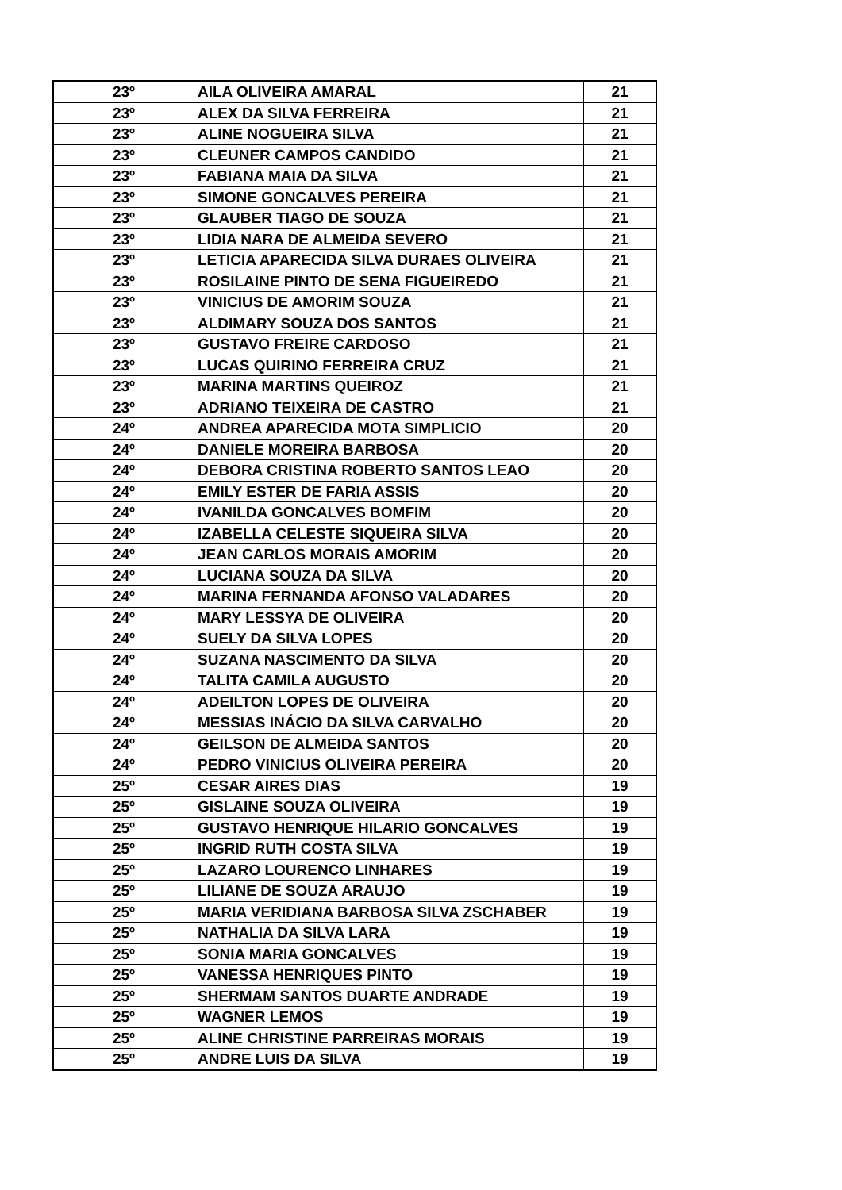| 23º | AILA OLIVEIRA AMARAL | 21 |
| 23º | ALEX DA SILVA FERREIRA | 21 |
| 23º | ALINE NOGUEIRA SILVA | 21 |
| 23º | CLEUNER CAMPOS CANDIDO | 21 |
| 23º | FABIANA MAIA DA SILVA | 21 |
| 23º | SIMONE GONCALVES PEREIRA | 21 |
| 23º | GLAUBER TIAGO DE SOUZA | 21 |
| 23º | LIDIA NARA DE ALMEIDA SEVERO | 21 |
| 23º | LETICIA APARECIDA SILVA DURAES OLIVEIRA | 21 |
| 23º | ROSILAINE PINTO DE SENA FIGUEIREDO | 21 |
| 23º | VINICIUS DE AMORIM SOUZA | 21 |
| 23º | ALDIMARY SOUZA DOS SANTOS | 21 |
| 23º | GUSTAVO FREIRE CARDOSO | 21 |
| 23º | LUCAS QUIRINO FERREIRA CRUZ | 21 |
| 23º | MARINA MARTINS QUEIROZ | 21 |
| 23º | ADRIANO TEIXEIRA DE CASTRO | 21 |
| 24º | ANDREA APARECIDA MOTA SIMPLICIO | 20 |
| 24º | DANIELE MOREIRA BARBOSA | 20 |
| 24º | DEBORA CRISTINA ROBERTO SANTOS LEAO | 20 |
| 24º | EMILY ESTER DE FARIA ASSIS | 20 |
| 24º | IVANILDA GONCALVES BOMFIM | 20 |
| 24º | IZABELLA CELESTE SIQUEIRA SILVA | 20 |
| 24º | JEAN CARLOS MORAIS AMORIM | 20 |
| 24º | LUCIANA SOUZA DA SILVA | 20 |
| 24º | MARINA FERNANDA AFONSO VALADARES | 20 |
| 24º | MARY LESSYA DE OLIVEIRA | 20 |
| 24º | SUELY DA SILVA LOPES | 20 |
| 24º | SUZANA NASCIMENTO DA SILVA | 20 |
| 24º | TALITA CAMILA AUGUSTO | 20 |
| 24º | ADEILTON LOPES DE OLIVEIRA | 20 |
| 24º | MESSIAS INÁCIO DA SILVA CARVALHO | 20 |
| 24º | GEILSON DE ALMEIDA SANTOS | 20 |
| 24º | PEDRO VINICIUS OLIVEIRA PEREIRA | 20 |
| 25º | CESAR AIRES DIAS | 19 |
| 25º | GISLAINE SOUZA OLIVEIRA | 19 |
| 25º | GUSTAVO HENRIQUE HILARIO GONCALVES | 19 |
| 25º | INGRID RUTH COSTA SILVA | 19 |
| 25º | LAZARO LOURENCO LINHARES | 19 |
| 25º | LILIANE DE SOUZA ARAUJO | 19 |
| 25º | MARIA VERIDIANA BARBOSA SILVA ZSCHABER | 19 |
| 25º | NATHALIA DA SILVA LARA | 19 |
| 25º | SONIA MARIA GONCALVES | 19 |
| 25º | VANESSA HENRIQUES PINTO | 19 |
| 25º | SHERMAM SANTOS DUARTE ANDRADE | 19 |
| 25º | WAGNER LEMOS | 19 |
| 25º | ALINE CHRISTINE PARREIRAS MORAIS | 19 |
| 25º | ANDRE LUIS DA SILVA | 19 |